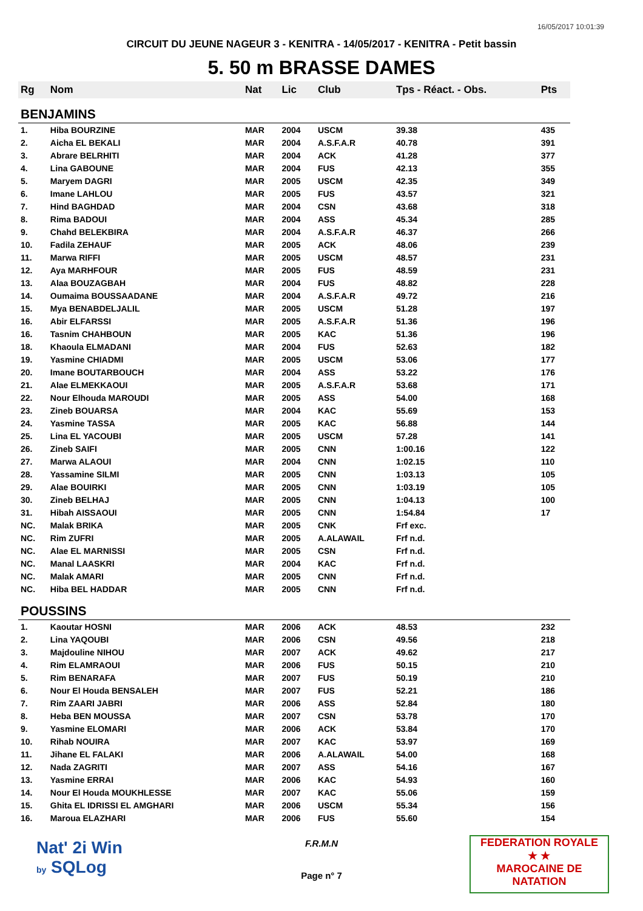16/05/2017 10:01:39
CIRCUIT DU JEUNE NAGEUR 3 - KENITRA - 14/05/2017 - KENITRA - Petit bassin
5. 50 m BRASSE DAMES
| Rg | Nom | Nat | Lic | Club | Tps - Réact. - Obs. | Pts |
| --- | --- | --- | --- | --- | --- | --- |
| BENJAMINS | | | | | | |
| 1. | Hiba BOURZINE | MAR | 2004 | USCM | 39.38 | 435 |
| 2. | Aicha EL BEKALI | MAR | 2004 | A.S.F.A.R | 40.78 | 391 |
| 3. | Abrare BELRHITI | MAR | 2004 | ACK | 41.28 | 377 |
| 4. | Lina GABOUNE | MAR | 2004 | FUS | 42.13 | 355 |
| 5. | Maryem DAGRI | MAR | 2005 | USCM | 42.35 | 349 |
| 6. | Imane LAHLOU | MAR | 2005 | FUS | 43.57 | 321 |
| 7. | Hind BAGHDAD | MAR | 2004 | CSN | 43.68 | 318 |
| 8. | Rima BADOUI | MAR | 2004 | ASS | 45.34 | 285 |
| 9. | Chahd BELEKBIRA | MAR | 2004 | A.S.F.A.R | 46.37 | 266 |
| 10. | Fadila ZEHAUF | MAR | 2005 | ACK | 48.06 | 239 |
| 11. | Marwa RIFFI | MAR | 2005 | USCM | 48.57 | 231 |
| 12. | Aya MARHFOUR | MAR | 2005 | FUS | 48.59 | 231 |
| 13. | Alaa BOUZAGBAH | MAR | 2004 | FUS | 48.82 | 228 |
| 14. | Oumaima BOUSSAADANE | MAR | 2004 | A.S.F.A.R | 49.72 | 216 |
| 15. | Mya BENABDELJALIL | MAR | 2005 | USCM | 51.28 | 197 |
| 16. | Abir ELFARSSI | MAR | 2005 | A.S.F.A.R | 51.36 | 196 |
| 16. | Tasnim CHAHBOUN | MAR | 2005 | KAC | 51.36 | 196 |
| 18. | Khaoula ELMADANI | MAR | 2004 | FUS | 52.63 | 182 |
| 19. | Yasmine CHIADMI | MAR | 2005 | USCM | 53.06 | 177 |
| 20. | Imane BOUTARBOUCH | MAR | 2004 | ASS | 53.22 | 176 |
| 21. | Alae ELMEKKAOUI | MAR | 2005 | A.S.F.A.R | 53.68 | 171 |
| 22. | Nour Elhouda MAROUDI | MAR | 2005 | ASS | 54.00 | 168 |
| 23. | Zineb BOUARSA | MAR | 2004 | KAC | 55.69 | 153 |
| 24. | Yasmine TASSA | MAR | 2005 | KAC | 56.88 | 144 |
| 25. | Lina EL YACOUBI | MAR | 2005 | USCM | 57.28 | 141 |
| 26. | Zineb SAIFI | MAR | 2005 | CNN | 1:00.16 | 122 |
| 27. | Marwa ALAOUI | MAR | 2004 | CNN | 1:02.15 | 110 |
| 28. | Yassamine SILMI | MAR | 2005 | CNN | 1:03.13 | 105 |
| 29. | Alae BOUIRKI | MAR | 2005 | CNN | 1:03.19 | 105 |
| 30. | Zineb BELHAJ | MAR | 2005 | CNN | 1:04.13 | 100 |
| 31. | Hibah AISSAOUI | MAR | 2005 | CNN | 1:54.84 | 17 |
| NC. | Malak BRIKA | MAR | 2005 | CNK | Frf exc. | |
| NC. | Rim ZUFRI | MAR | 2005 | A.ALAWAIL | Frf n.d. | |
| NC. | Alae EL MARNISSI | MAR | 2005 | CSN | Frf n.d. | |
| NC. | Manal LAASKRI | MAR | 2004 | KAC | Frf n.d. | |
| NC. | Malak AMARI | MAR | 2005 | CNN | Frf n.d. | |
| NC. | Hiba BEL HADDAR | MAR | 2005 | CNN | Frf n.d. | |
| POUSSINS | | | | | | |
| 1. | Kaoutar HOSNI | MAR | 2006 | ACK | 48.53 | 232 |
| 2. | Lina YAQOUBI | MAR | 2006 | CSN | 49.56 | 218 |
| 3. | Majdouline NIHOU | MAR | 2007 | ACK | 49.62 | 217 |
| 4. | Rim ELAMRAOUI | MAR | 2006 | FUS | 50.15 | 210 |
| 5. | Rim BENARAFA | MAR | 2007 | FUS | 50.19 | 210 |
| 6. | Nour El Houda BENSALEH | MAR | 2007 | FUS | 52.21 | 186 |
| 7. | Rim ZAARI JABRI | MAR | 2006 | ASS | 52.84 | 180 |
| 8. | Heba BEN MOUSSA | MAR | 2007 | CSN | 53.78 | 170 |
| 9. | Yasmine ELOMARI | MAR | 2006 | ACK | 53.84 | 170 |
| 10. | Rihab NOUIRA | MAR | 2007 | KAC | 53.97 | 169 |
| 11. | Jihane EL FALAKI | MAR | 2006 | A.ALAWAIL | 54.00 | 168 |
| 12. | Nada ZAGRITI | MAR | 2007 | ASS | 54.16 | 167 |
| 13. | Yasmine ERRAI | MAR | 2006 | KAC | 54.93 | 160 |
| 14. | Nour El Houda MOUKHLESSE | MAR | 2007 | KAC | 55.06 | 159 |
| 15. | Ghita EL IDRISSI EL AMGHARI | MAR | 2006 | USCM | 55.34 | 156 |
| 16. | Maroua ELAZHARI | MAR | 2006 | FUS | 55.60 | 154 |
Nat' 2i Win
by SQLog
F.R.M.N
Page n° 7
FEDERATION ROYALE
★ ★
MAROCAINE DE NATATION